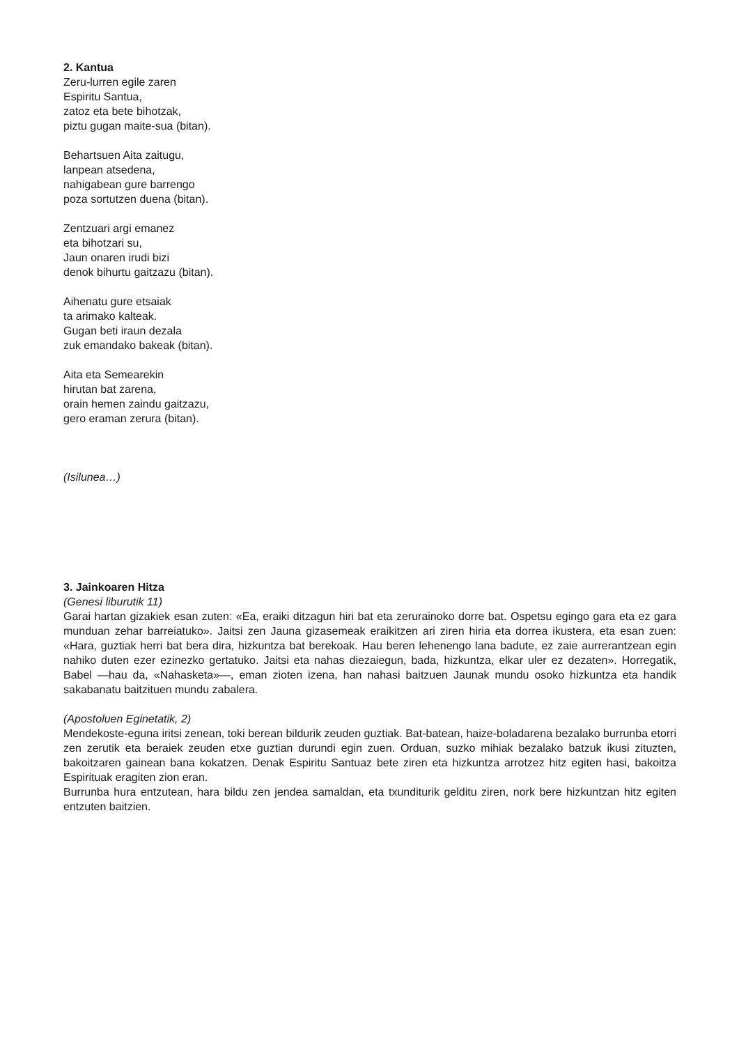2. Kantua
Zeru-lurren egile zaren
Espiritu Santua,
zatoz eta bete bihotzak,
piztu gugan maite-sua (bitan).
Behartsuen Aita zaitugu,
lanpean atsedena,
nahigabean gure barrengo
poza sortutzen duena (bitan).
Zentzuari argi emanez
eta bihotzari su,
Jaun onaren irudi bizi
denok bihurtu gaitzazu (bitan).
Aihenatu gure etsaiak
ta arimako kalteak.
Gugan beti iraun dezala
zuk emandako bakeak (bitan).
Aita eta Semearekin
hirutan bat zarena,
orain hemen zaindu gaitzazu,
gero eraman zerura (bitan).
(Isilunea…)
3. Jainkoaren Hitza
(Genesi liburutik 11)
Garai hartan gizakiek esan zuten: «Ea, eraiki ditzagun hiri bat eta zerurainoko dorre bat. Ospetsu egingo gara eta ez gara munduan zehar barreiatuko». Jaitsi zen Jauna gizasemeak eraikitzen ari ziren hiria eta dorrea ikustera, eta esan zuen: «Hara, guztiak herri bat bera dira, hizkuntza bat berekoak. Hau beren lehenengo lana badute, ez zaie aurrerantzean egin nahiko duten ezer ezinezko gertatuko. Jaitsi eta nahas diezaiegun, bada, hizkuntza, elkar uler ez dezaten». Horregatik, Babel —hau da, «Nahasketa»—, eman zioten izena, han nahasi baitzuen Jaunak mundu osoko hizkuntza eta handik sakabanatu baitzituen mundu zabalera.
(Apostoluen Eginetatik, 2)
Mendekoste-eguna iritsi zenean, toki berean bildurik zeuden guztiak. Bat-batean, haize-boladarena bezalako burrunba etorri zen zerutik eta beraiek zeuden etxe guztian durundi egin zuen. Orduan, suzko mihiak bezalako batzuk ikusi zituzten, bakoitzaren gainean bana kokatzen. Denak Espiritu Santuaz bete ziren eta hizkuntza arrotzez hitz egiten hasi, bakoitza Espirituak eragiten zion eran.
Burrunba hura entzutean, hara bildu zen jendea samaldan, eta txunditurik gelditu ziren, nork bere hizkuntzan hitz egiten entzuten baitzien.